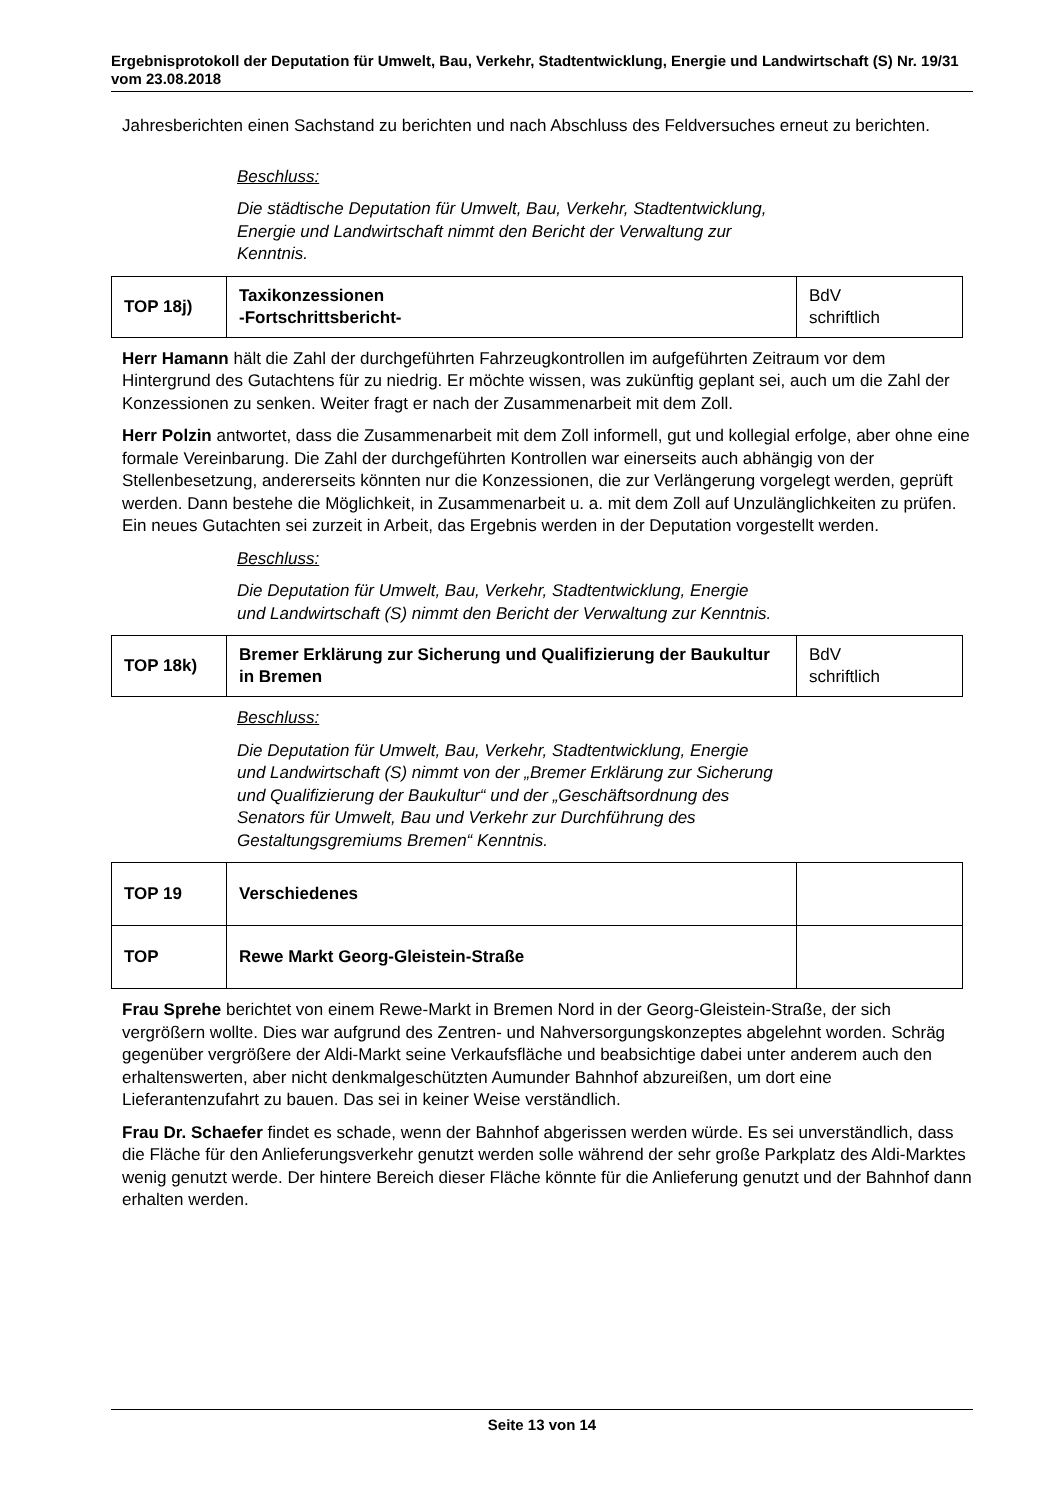Ergebnisprotokoll der Deputation für Umwelt, Bau, Verkehr, Stadtentwicklung, Energie und Landwirtschaft (S) Nr. 19/31 vom 23.08.2018
Jahresberichten einen Sachstand zu berichten und nach Abschluss des Feldversuches erneut zu berichten.
Beschluss:
Die städtische Deputation für Umwelt, Bau, Verkehr, Stadtentwicklung, Energie und Landwirtschaft nimmt den Bericht der Verwaltung zur Kenntnis.
| TOP 18j) | Taxikonzessionen -Fortschrittsbericht- | BdV schriftlich |
Herr Hamann hält die Zahl der durchgeführten Fahrzeugkontrollen im aufgeführten Zeitraum vor dem Hintergrund des Gutachtens für zu niedrig. Er möchte wissen, was zukünftig geplant sei, auch um die Zahl der Konzessionen zu senken. Weiter fragt er nach der Zusammenarbeit mit dem Zoll.
Herr Polzin antwortet, dass die Zusammenarbeit mit dem Zoll informell, gut und kollegial erfolge, aber ohne eine formale Vereinbarung. Die Zahl der durchgeführten Kontrollen war einerseits auch abhängig von der Stellenbesetzung, andererseits könnten nur die Konzessionen, die zur Verlängerung vorgelegt werden, geprüft werden. Dann bestehe die Möglichkeit, in Zusammenarbeit u. a. mit dem Zoll auf Unzulänglichkeiten zu prüfen. Ein neues Gutachten sei zurzeit in Arbeit, das Ergebnis werden in der Deputation vorgestellt werden.
Beschluss:
Die Deputation für Umwelt, Bau, Verkehr, Stadtentwicklung, Energie und Landwirtschaft (S) nimmt den Bericht der Verwaltung zur Kenntnis.
| TOP 18k) | Bremer Erklärung zur Sicherung und Qualifizierung der Baukultur in Bremen | BdV schriftlich |
Beschluss:
Die Deputation für Umwelt, Bau, Verkehr, Stadtentwicklung, Energie und Landwirtschaft (S) nimmt von der „Bremer Erklärung zur Sicherung und Qualifizierung der Baukultur“ und der „Geschäftsordnung des Senators für Umwelt, Bau und Verkehr zur Durchführung des Gestaltungsgremiums Bremen“ Kenntnis.
| TOP 19 | Verschiedenes | |
| TOP | Rewe Markt Georg-Gleistein-Straße | |
Frau Sprehe berichtet von einem Rewe-Markt in Bremen Nord in der Georg-Gleistein-Straße, der sich vergrößern wollte. Dies war aufgrund des Zentren- und Nahversorgungskonzeptes abgelehnt worden. Schräg gegenüber vergrößere der Aldi-Markt seine Verkaufsfläche und beabsichtige dabei unter anderem auch den erhaltenswerten, aber nicht denkmalgeschützten Aumunder Bahnhof abzureißen, um dort eine Lieferantenzufahrt zu bauen. Das sei in keiner Weise verständlich.
Frau Dr. Schaefer findet es schade, wenn der Bahnhof abgerissen werden würde. Es sei unverständlich, dass die Fläche für den Anlieferungsverkehr genutzt werden solle während der sehr große Parkplatz des Aldi-Marktes wenig genutzt werde. Der hintere Bereich dieser Fläche könnte für die Anlieferung genutzt und der Bahnhof dann erhalten werden.
Seite 13 von 14